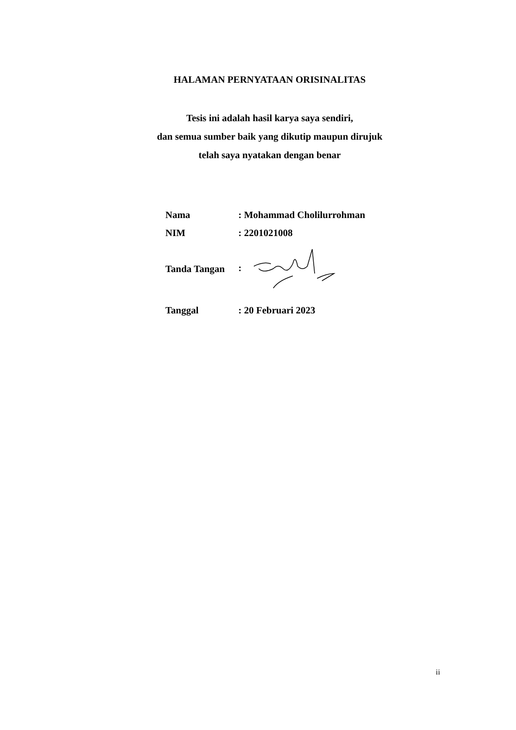HALAMAN PERNYATAAN ORISINALITAS
Tesis ini adalah hasil karya saya sendiri,
dan semua sumber baik yang dikutip maupun dirujuk
telah saya nyatakan dengan benar
| Nama | : Mohammad Cholilurrohman |
| NIM | : 2201021008 |
| Tanda Tangan | : |
| Tanggal | : 20 Februari 2023 |
ii